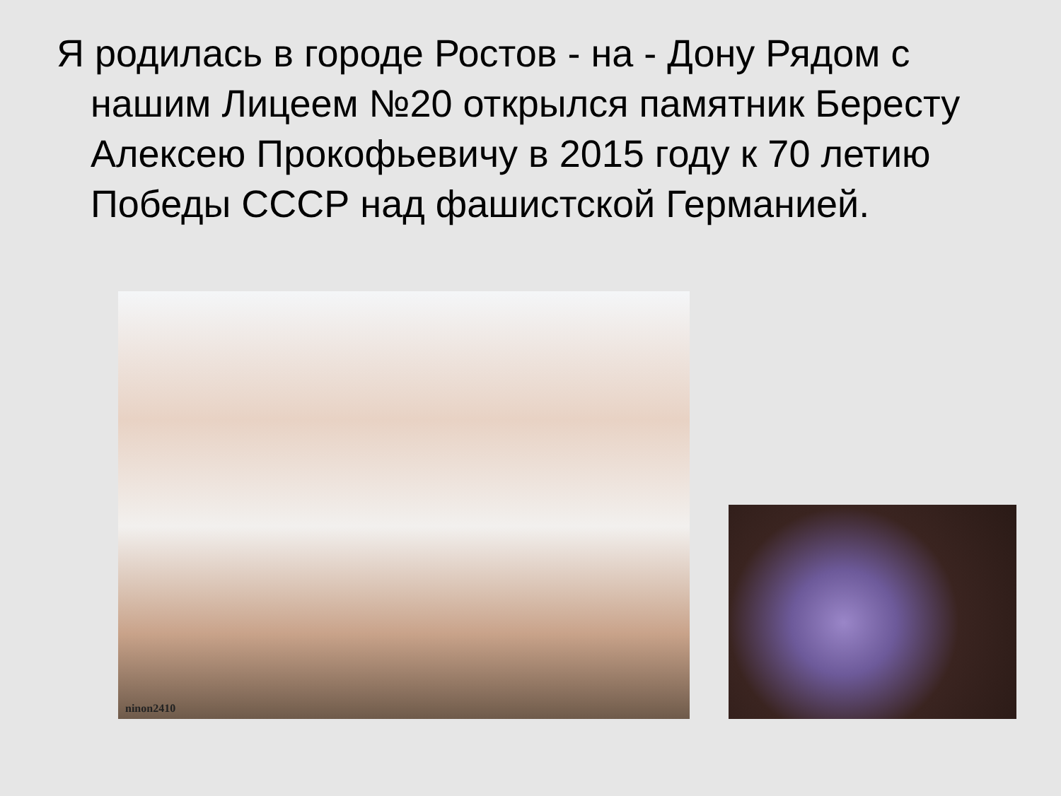Я родилась в городе Ростов - на - Дону Рядом с нашим Лицеем №20 открылся памятник Бересту Алексею Прокофьевичу в 2015 году к 70 летию Победы СССР над фашистской Германией.
ninon2410